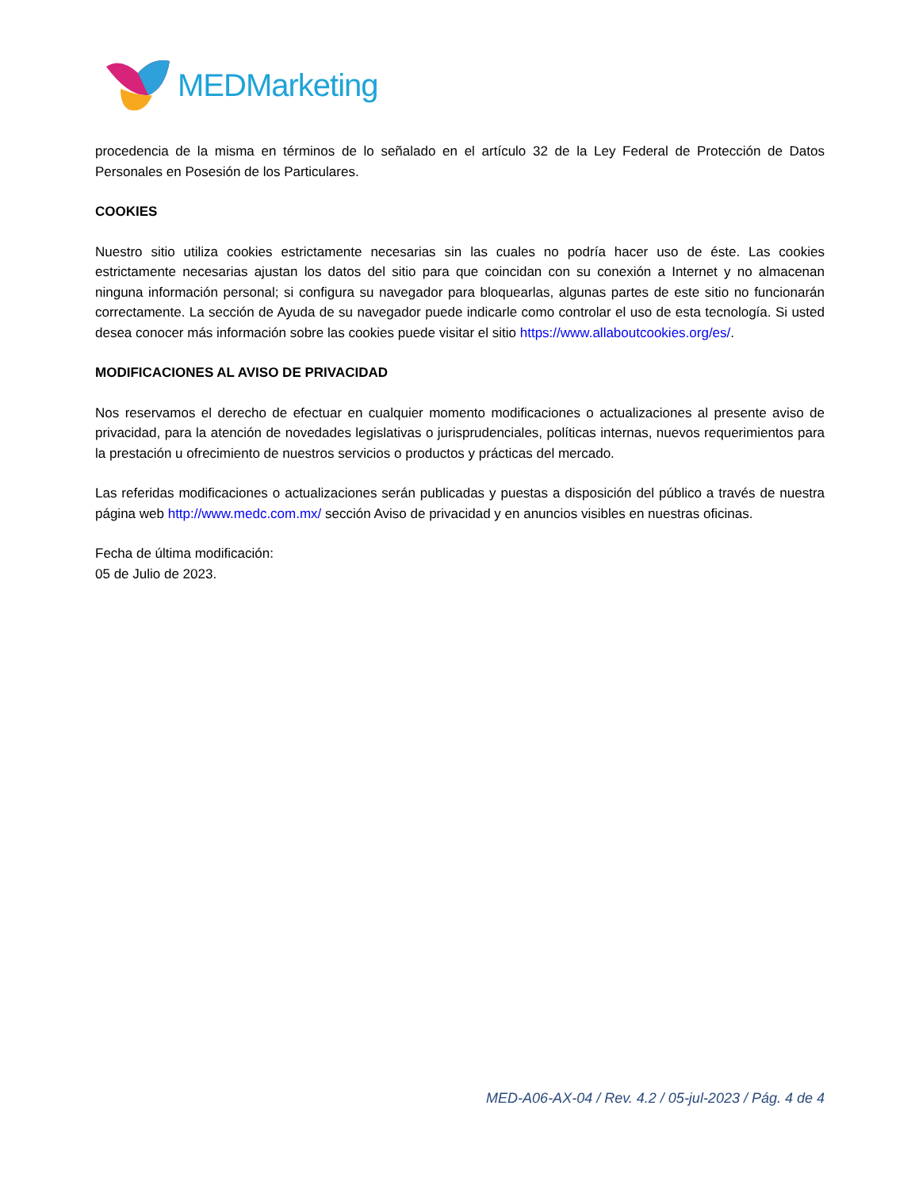MEDMarketing
procedencia de la misma en términos de lo señalado en el artículo 32 de la Ley Federal de Protección de Datos Personales en Posesión de los Particulares.
COOKIES
Nuestro sitio utiliza cookies estrictamente necesarias sin las cuales no podría hacer uso de éste. Las cookies estrictamente necesarias ajustan los datos del sitio para que coincidan con su conexión a Internet y no almacenan ninguna información personal; si configura su navegador para bloquearlas, algunas partes de este sitio no funcionarán correctamente. La sección de Ayuda de su navegador puede indicarle como controlar el uso de esta tecnología. Si usted desea conocer más información sobre las cookies puede visitar el sitio https://www.allaboutcookies.org/es/.
MODIFICACIONES AL AVISO DE PRIVACIDAD
Nos reservamos el derecho de efectuar en cualquier momento modificaciones o actualizaciones al presente aviso de privacidad, para la atención de novedades legislativas o jurisprudenciales, políticas internas, nuevos requerimientos para la prestación u ofrecimiento de nuestros servicios o productos y prácticas del mercado.
Las referidas modificaciones o actualizaciones serán publicadas y puestas a disposición del público a través de nuestra página web http://www.medc.com.mx/ sección Aviso de privacidad y en anuncios visibles en nuestras oficinas.
Fecha de última modificación:
05 de Julio de 2023.
MED-A06-AX-04 / Rev. 4.2 / 05-jul-2023 / Pág. 4 de 4